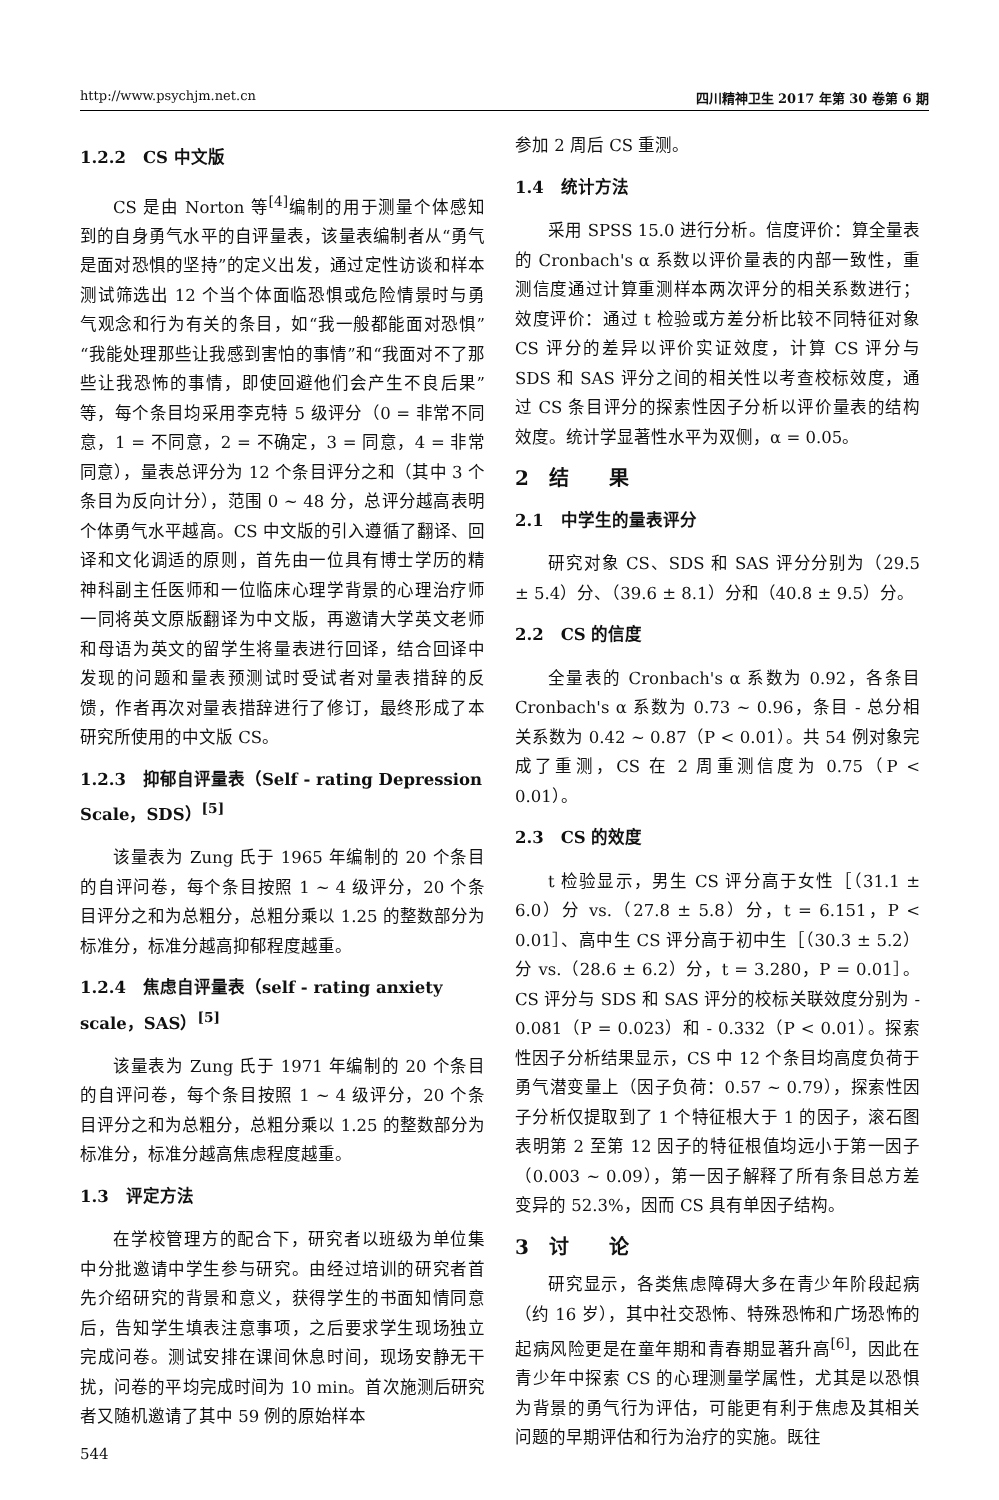http://www.psychjm.net.cn 四川精神卫生 2017 年第 30 卷第 6 期
1.2.2　CS 中文版
CS 是由 Norton 等<sup>[4]</sup>编制的用于测量个体感知到的自身勇气水平的自评量表，该量表编制者从“勇气是面对恐惧的坚持”的定义出发，通过定性访谈和样本测试筛选出 12 个当个体面临恐惧或危险情景时与勇气观念和行为有关的条目，如“我一般都能面对恐惧”“我能处理那些让我感到害怕的事情”和“我面对不了那些让我恐怖的事情，即使回避他们会产生不良后果”等，每个条目均采用李克特 5 级评分（0 = 非常不同意，1 = 不同意，2 = 不确定，3 = 同意，4 = 非常同意），量表总评分为 12 个条目评分之和（其中 3 个条目为反向计分），范围 0 ~ 48 分，总评分越高表明个体勇气水平越高。CS 中文版的引入遵循了翻译、回译和文化调适的原则，首先由一位具有博士学历的精神科副主任医师和一位临床心理学背景的心理治疗师一同将英文原版翻译为中文版，再邀请大学英文老师和母语为英文的留学生将量表进行回译，结合回译中发现的问题和量表预测试时受试者对量表措辞的反馈，作者再次对量表措辞进行了修订，最终形成了本研究所使用的中文版 CS。
1.2.3　抑郁自评量表（Self - rating Depression Scale，SDS）<sup>[5]</sup>
该量表为 Zung 氏于 1965 年编制的 20 个条目的自评问卷，每个条目按照 1 ~ 4 级评分，20 个条目评分之和为总粗分，总粗分乘以 1.25 的整数部分为标准分，标准分越高抑郁程度越重。
1.2.4　焦虑自评量表（self - rating anxiety scale，SAS）<sup>[5]</sup>
该量表为 Zung 氏于 1971 年编制的 20 个条目的自评问卷，每个条目按照 1 ~ 4 级评分，20 个条目评分之和为总粗分，总粗分乘以 1.25 的整数部分为标准分，标准分越高焦虑程度越重。
1.3　评定方法
在学校管理方的配合下，研究者以班级为单位集中分批邀请中学生参与研究。由经过培训的研究者首先介绍研究的背景和意义，获得学生的书面知情同意后，告知学生填表注意事项，之后要求学生现场独立完成问卷。测试安排在课间休息时间，现场安静无干扰，问卷的平均完成时间为 10 min。首次施测后研究者又随机邀请了其中 59 例的原始样本
544
参加 2 周后 CS 重测。
1.4　统计方法
采用 SPSS 15.0 进行分析。信度评价：算全量表的 Cronbach's α 系数以评价量表的内部一致性，重测信度通过计算重测样本两次评分的相关系数进行；效度评价：通过 t 检验或方差分析比较不同特征对象 CS 评分的差异以评价实证效度，计算 CS 评分与 SDS 和 SAS 评分之间的相关性以考查校标效度，通过 CS 条目评分的探索性因子分析以评价量表的结构效度。统计学显著性水平为双侧，α = 0.05。
2　结　　果
2.1　中学生的量表评分
研究对象 CS、SDS 和 SAS 评分分别为（29.5 ± 5.4）分、（39.6 ± 8.1）分和（40.8 ± 9.5）分。
2.2　CS 的信度
全量表的 Cronbach's α 系数为 0.92，各条目 Cronbach's α 系数为 0.73 ~ 0.96，条目 - 总分相关系数为 0.42 ~ 0.87（P < 0.01）。共 54 例对象完成了重测，CS 在 2 周重测信度为 0.75（P < 0.01）。
2.3　CS 的效度
t 检验显示，男生 CS 评分高于女性［（31.1 ± 6.0）分 vs.（27.8 ± 5.8）分，t = 6.151，P < 0.01］、高中生 CS 评分高于初中生［（30.3 ± 5.2）分 vs.（28.6 ± 6.2）分，t = 3.280，P = 0.01］。CS 评分与 SDS 和 SAS 评分的校标关联效度分别为 - 0.081（P = 0.023）和 - 0.332（P < 0.01）。探索性因子分析结果显示，CS 中 12 个条目均高度负荷于勇气潜变量上（因子负荷：0.57 ~ 0.79），探索性因子分析仅提取到了 1 个特征根大于 1 的因子，滚石图表明第 2 至第 12 因子的特征根值均远小于第一因子（0.003 ~ 0.09），第一因子解释了所有条目总方差变异的 52.3%，因而 CS 具有单因子结构。
3　讨　　论
研究显示，各类焦虑障碍大多在青少年阶段起病（约 16 岁），其中社交恐怖、特殊恐怖和广场恐怖的起病风险更是在童年期和青春期显著升高<sup>[6]</sup>，因此在青少年中探索 CS 的心理测量学属性，尤其是以恐惧为背景的勇气行为评估，可能更有利于焦虑及其相关问题的早期评估和行为治疗的实施。既往